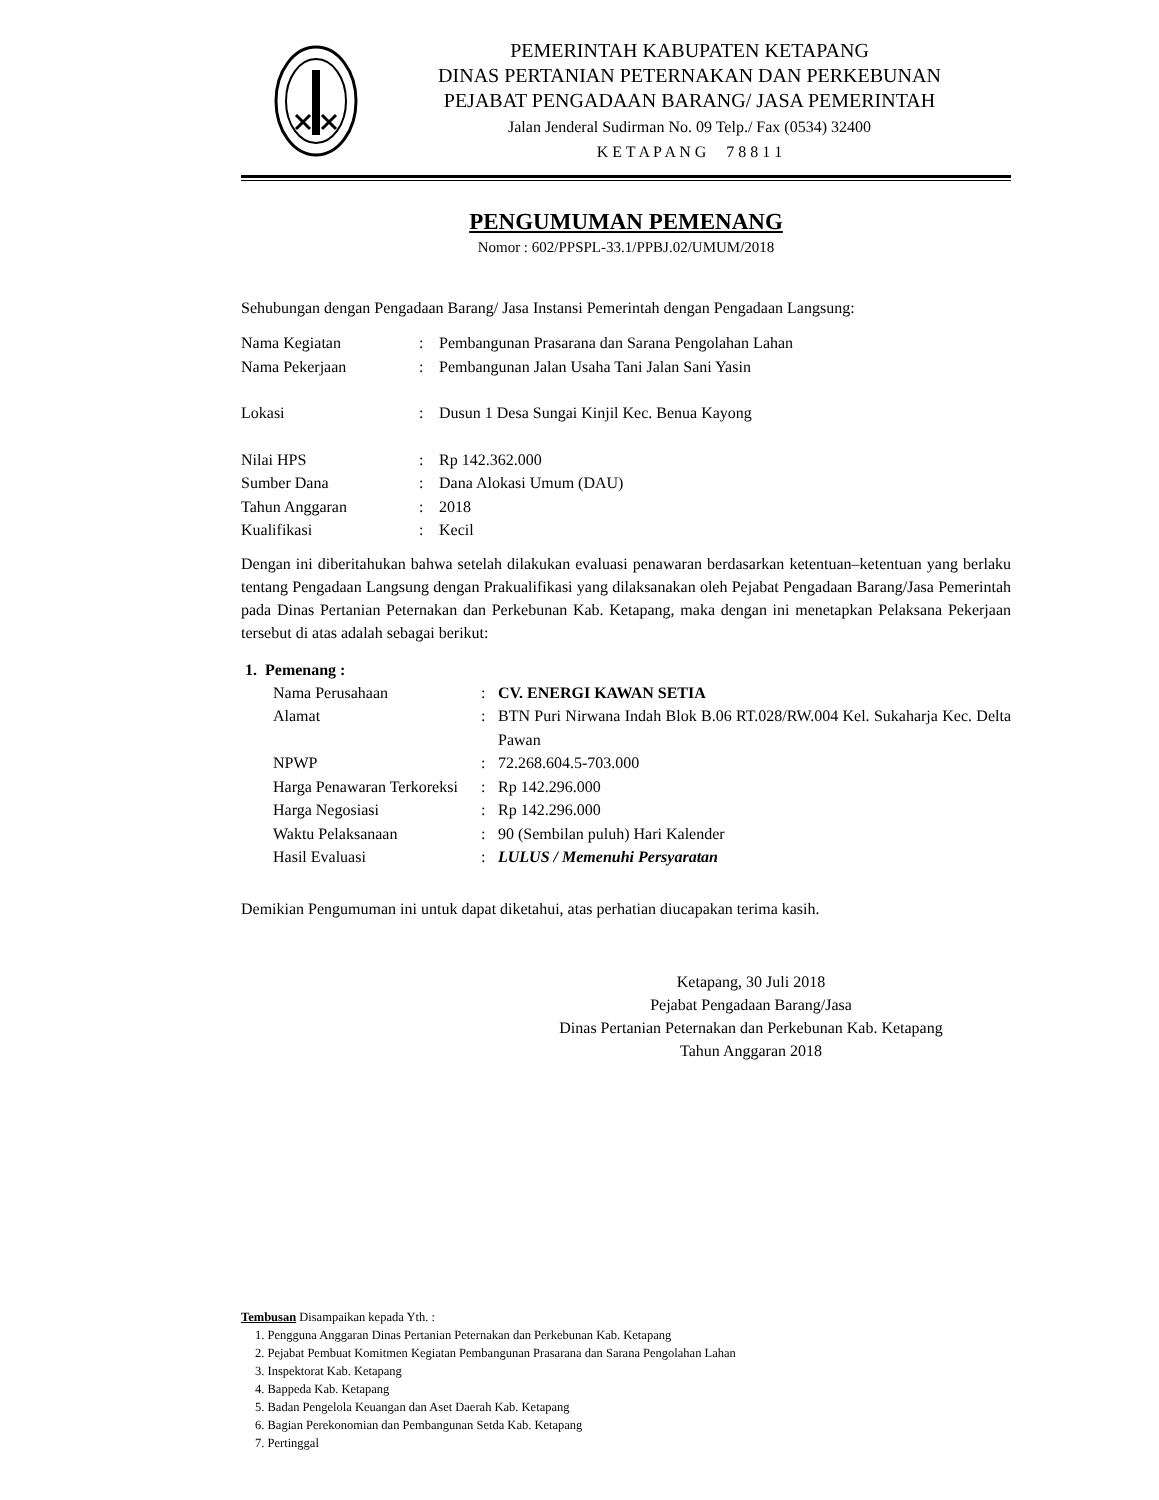PEMERINTAH KABUPATEN KETAPANG
DINAS PERTANIAN PETERNAKAN DAN PERKEBUNAN
PEJABAT PENGADAAN BARANG/ JASA PEMERINTAH
Jalan Jenderal Sudirman No. 09 Telp./ Fax (0534) 32400
K E T A P A N G 7 8 8 1 1
PENGUMUMAN PEMENANG
Nomor : 602/PPSPL-33.1/PPBJ.02/UMUM/2018
Sehubungan dengan Pengadaan Barang/ Jasa Instansi Pemerintah dengan Pengadaan Langsung:
| Nama Kegiatan | : | Pembangunan Prasarana dan Sarana Pengolahan Lahan |
| Nama Pekerjaan | : | Pembangunan Jalan Usaha Tani Jalan Sani Yasin |
| Lokasi | : | Dusun 1 Desa Sungai Kinjil Kec. Benua Kayong |
| Nilai HPS | : | Rp 142.362.000 |
| Sumber Dana | : | Dana Alokasi Umum (DAU) |
| Tahun Anggaran | : | 2018 |
| Kualifikasi | : | Kecil |
Dengan ini diberitahukan bahwa setelah dilakukan evaluasi penawaran berdasarkan ketentuan–ketentuan yang berlaku tentang Pengadaan Langsung dengan Prakualifikasi yang dilaksanakan oleh Pejabat Pengadaan Barang/Jasa Pemerintah pada Dinas Pertanian Peternakan dan Perkebunan Kab. Ketapang, maka dengan ini menetapkan Pelaksana Pekerjaan tersebut di atas adalah sebagai berikut:
1. Pemenang :
| Nama Perusahaan | : | CV. ENERGI KAWAN SETIA |
| Alamat | : | BTN Puri Nirwana Indah Blok B.06 RT.028/RW.004 Kel. Sukaharja Kec. Delta Pawan |
| NPWP | : | 72.268.604.5-703.000 |
| Harga Penawaran Terkoreksi | : | Rp 142.296.000 |
| Harga Negosiasi | : | Rp 142.296.000 |
| Waktu Pelaksanaan | : | 90 (Sembilan puluh) Hari Kalender |
| Hasil Evaluasi | : | LULUS / Memenuhi Persyaratan |
Demikian Pengumuman ini untuk dapat diketahui, atas perhatian diucapakan terima kasih.
Ketapang, 30 Juli 2018
Pejabat Pengadaan Barang/Jasa
Dinas Pertanian Peternakan dan Perkebunan Kab. Ketapang
Tahun Anggaran 2018
Tembusan Disampaikan kepada Yth. :
1. Pengguna Anggaran Dinas Pertanian Peternakan dan Perkebunan Kab. Ketapang
2. Pejabat Pembuat Komitmen Kegiatan Pembangunan Prasarana dan Sarana Pengolahan Lahan
3. Inspektorat Kab. Ketapang
4. Bappeda Kab. Ketapang
5. Badan Pengelola Keuangan dan Aset Daerah Kab. Ketapang
6. Bagian Perekonomian dan Pembangunan Setda Kab. Ketapang
7. Pertinggal